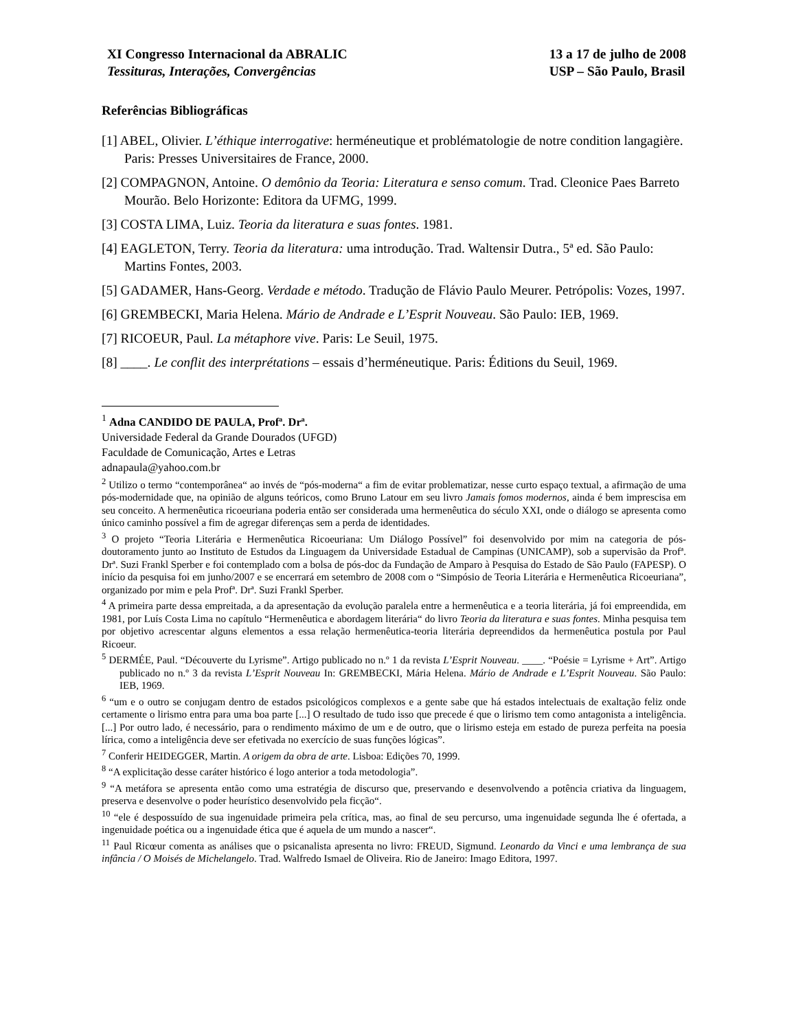XI Congresso Internacional da ABRALIC
Tessituras, Interações, Convergências
13 a 17 de julho de 2008
USP – São Paulo, Brasil
Referências Bibliográficas
[1] ABEL, Olivier. L’éthique interrogative: herméneutique et problématologie de notre condition langagière. Paris: Presses Universitaires de France, 2000.
[2] COMPAGNON, Antoine. O demônio da Teoria: Literatura e senso comum. Trad. Cleonice Paes Barreto Mourão. Belo Horizonte: Editora da UFMG, 1999.
[3] COSTA LIMA, Luiz. Teoria da literatura e suas fontes. 1981.
[4] EAGLETON, Terry. Teoria da literatura: uma introdução. Trad. Waltensir Dutra., 5ª ed. São Paulo: Martins Fontes, 2003.
[5] GADAMER, Hans-Georg. Verdade e método. Tradução de Flávio Paulo Meurer. Petrópolis: Vozes, 1997.
[6] GREMBECKI, Maria Helena. Mário de Andrade e L’Esprit Nouveau. São Paulo: IEB, 1969.
[7] RICOEUR, Paul. La métaphore vive. Paris: Le Seuil, 1975.
[8] ____. Le conflit des interprétations – essais d’herméneutique. Paris: Éditions du Seuil, 1969.
<sup>1</sup> Adna CANDIDO DE PAULA, Profª. Drª.
Universidade Federal da Grande Dourados (UFGD)
Faculdade de Comunicação, Artes e Letras
adnapaula@yahoo.com.br
<sup>2</sup> Utilizo o termo “contemporânea“ ao invés de “pós-moderna“ a fim de evitar problematizar, nesse curto espaço textual, a afirmação de uma pós-modernidade que, na opinião de alguns teóricos, como Bruno Latour em seu livro Jamais fomos modernos, ainda é bem imprescisa em seu conceito. A hermenêutica ricoeuriana poderia então ser considerada uma hermenêutica do século XXI, onde o diálogo se apresenta como único caminho possível a fim de agregar diferenças sem a perda de identidades.
<sup>3</sup> O projeto “Teoria Literária e Hermenêutica Ricoeuriana: Um Diálogo Possível” foi desenvolvido por mim na categoria de pós-doutoramento junto ao Instituto de Estudos da Linguagem da Universidade Estadual de Campinas (UNICAMP), sob a supervisão da Profª. Drª. Suzi Frankl Sperber e foi contemplado com a bolsa de pós-doc da Fundação de Amparo à Pesquisa do Estado de São Paulo (FAPESP). O início da pesquisa foi em junho/2007 e se encerrará em setembro de 2008 com o “Simpósio de Teoria Literária e Hermenêutica Ricoeuriana”, organizado por mim e pela Profª. Drª. Suzi Frankl Sperber.
<sup>4</sup> A primeira parte dessa empreitada, a da apresentação da evolução paralela entre a hermenêutica e a teoria literária, já foi empreendida, em 1981, por Luís Costa Lima no capítulo “Hermenêutica e abordagem literária“ do livro Teoria da literatura e suas fontes. Minha pesquisa tem por objetivo acrescentar alguns elementos a essa relação hermenêutica-teoria literária depreendidos da hermenêutica postula por Paul Ricoeur.
<sup>5</sup> DERMÉE, Paul. “Découverte du Lyrisme”. Artigo publicado no n.º 1 da revista L’Esprit Nouveau. ____. “Poésie = Lyrisme + Art”. Artigo publicado no n.º 3 da revista L’Esprit Nouveau In: GREMBECKI, Mária Helena. Mário de Andrade e L’Esprit Nouveau. São Paulo: IEB, 1969.
<sup>6</sup> “um e o outro se conjugam dentro de estados psicológicos complexos e a gente sabe que há estados intelectuais de exaltação feliz onde certamente o lirismo entra para uma boa parte [...] O resultado de tudo isso que precede é que o lirismo tem como antagonista a inteligência. [...] Por outro lado, é necessário, para o rendimento máximo de um e de outro, que o lirismo esteja em estado de pureza perfeita na poesia lírica, como a inteligência deve ser efetivada no exercício de suas funções lógicas”.
<sup>7</sup> Conferir HEIDEGGER, Martin. A origem da obra de arte. Lisboa: Edições 70, 1999.
<sup>8</sup> “A explicitação desse caráter histórico é logo anterior a toda metodologia”.
<sup>9</sup> “A metáfora se apresenta então como uma estratégia de discurso que, preservando e desenvolvendo a potência criativa da linguagem, preserva e desenvolve o poder heurístico desenvolvido pela ficção“.
<sup>10</sup> “ele é despossuído de sua ingenuidade primeira pela crítica, mas, ao final de seu percurso, uma ingenuidade segunda lhe é ofertada, a ingenuidade poética ou a ingenuidade ética que é aquela de um mundo a nascer“.
<sup>11</sup> Paul Ricœur comenta as análises que o psicanalista apresenta no livro: FREUD, Sigmund. Leonardo da Vinci e uma lembrança de sua infância / O Moisés de Michelangelo. Trad. Walfredo Ismael de Oliveira. Rio de Janeiro: Imago Editora, 1997.